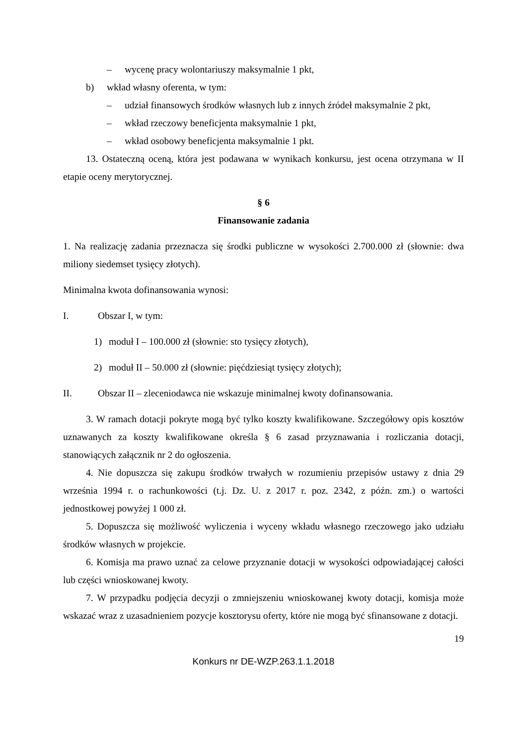– wycenę pracy wolontariuszy maksymalnie 1 pkt,
b) wkład własny oferenta, w tym:
– udział finansowych środków własnych lub z innych źródeł maksymalnie 2 pkt,
– wkład rzeczowy beneficjenta maksymalnie 1 pkt,
– wkład osobowy beneficjenta maksymalnie 1 pkt.
13. Ostateczną oceną, która jest podawana w wynikach konkursu, jest ocena otrzymana w II etapie oceny merytorycznej.
§ 6
Finansowanie zadania
1. Na realizację zadania przeznacza się środki publiczne w wysokości 2.700.000 zł (słownie: dwa miliony siedemset tysięcy złotych).
Minimalna kwota dofinansowania wynosi:
I. Obszar I, w tym:
1) moduł I – 100.000 zł (słownie: sto tysięcy złotych),
2) moduł II – 50.000 zł (słownie: pięćdziesiąt tysięcy złotych);
II. Obszar II – zleceniodawca nie wskazuje minimalnej kwoty dofinansowania.
3. W ramach dotacji pokryte mogą być tylko koszty kwalifikowane. Szczegółowy opis kosztów uznawanych za koszty kwalifikowane określa § 6 zasad przyznawania i rozliczania dotacji, stanowiących załącznik nr 2 do ogłoszenia.
4. Nie dopuszcza się zakupu środków trwałych w rozumieniu przepisów ustawy z dnia 29 września 1994 r. o rachunkowości (t.j. Dz. U. z 2017 r. poz. 2342, z późn. zm.) o wartości jednostkowej powyżej 1 000 zł.
5. Dopuszcza się możliwość wyliczenia i wyceny wkładu własnego rzeczowego jako udziału środków własnych w projekcie.
6. Komisja ma prawo uznać za celowe przyznanie dotacji w wysokości odpowiadającej całości lub części wnioskowanej kwoty.
7. W przypadku podjęcia decyzji o zmniejszeniu wnioskowanej kwoty dotacji, komisja może wskazać wraz z uzasadnieniem pozycje kosztorysu oferty, które nie mogą być sfinansowane z dotacji.
19
Konkurs nr DE-WZP.263.1.1.2018